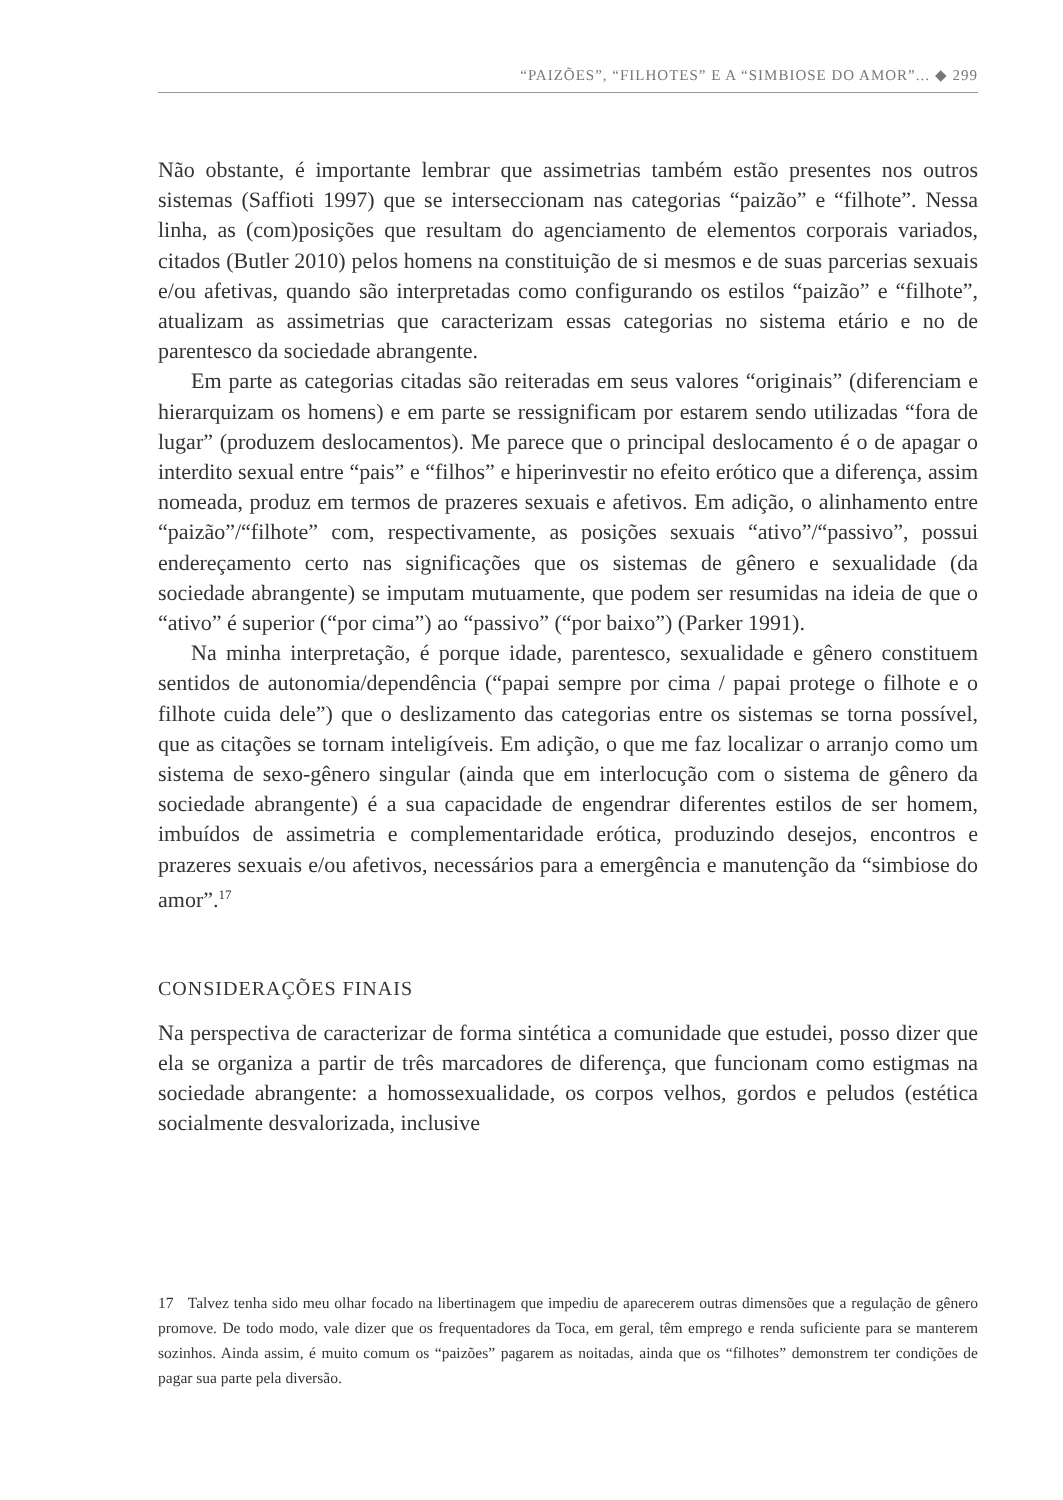“PAIZÕES”, “FILHOTES” E A “SIMBIOSE DO AMOR”... ◆ 299
Não obstante, é importante lembrar que assimetrias também estão presentes nos outros sistemas (Saffioti 1997) que se interseccionam nas categorias “paizão” e “filhote”. Nessa linha, as (com)posições que resultam do agenciamento de elementos corporais variados, citados (Butler 2010) pelos homens na constituição de si mesmos e de suas parcerias sexuais e/ou afetivas, quando são interpretadas como configurando os estilos “paizão” e “filhote”, atualizam as assimetrias que caracterizam essas categorias no sistema etário e no de parentesco da sociedade abrangente.
Em parte as categorias citadas são reiteradas em seus valores “originais” (diferenciam e hierarquizam os homens) e em parte se ressignificam por estarem sendo utilizadas “fora de lugar” (produzem deslocamentos). Me parece que o principal deslocamento é o de apagar o interdito sexual entre “pais” e “filhos” e hiperinvestir no efeito erótico que a diferença, assim nomeada, produz em termos de prazeres sexuais e afetivos. Em adição, o alinhamento entre “paizão”/“filhote” com, respectivamente, as posições sexuais “ativo”/“passivo”, possui endereçamento certo nas significações que os sistemas de gênero e sexualidade (da sociedade abrangente) se imputam mutuamente, que podem ser resumidas na ideia de que o “ativo” é superior (“por cima”) ao “passivo” (“por baixo”) (Parker 1991).
Na minha interpretação, é porque idade, parentesco, sexualidade e gênero constituem sentidos de autonomia/dependência (“papai sempre por cima / papai protege o filhote e o filhote cuida dele”) que o deslizamento das categorias entre os sistemas se torna possível, que as citações se tornam inteligíveis. Em adição, o que me faz localizar o arranjo como um sistema de sexo-gênero singular (ainda que em interlocução com o sistema de gênero da sociedade abrangente) é a sua capacidade de engendrar diferentes estilos de ser homem, imbuídos de assimetria e complementaridade erótica, produzindo desejos, encontros e prazeres sexuais e/ou afetivos, necessários para a emergência e manutenção da “simbiose do amor”.<sup>17</sup>
CONSIDERAÇÕES FINAIS
Na perspectiva de caracterizar de forma sintética a comunidade que estudei, posso dizer que ela se organiza a partir de três marcadores de diferença, que funcionam como estigmas na sociedade abrangente: a homossexualidade, os corpos velhos, gordos e peludos (estética socialmente desvalorizada, inclusive
17 Talvez tenha sido meu olhar focado na libertinagem que impediu de aparecerem outras dimensões que a regulação de gênero promove. De todo modo, vale dizer que os frequentadores da Toca, em geral, têm emprego e renda suficiente para se manterem sozinhos. Ainda assim, é muito comum os “paizões” pagarem as noitadas, ainda que os “filhotes” demonstrem ter condições de pagar sua parte pela diversão.